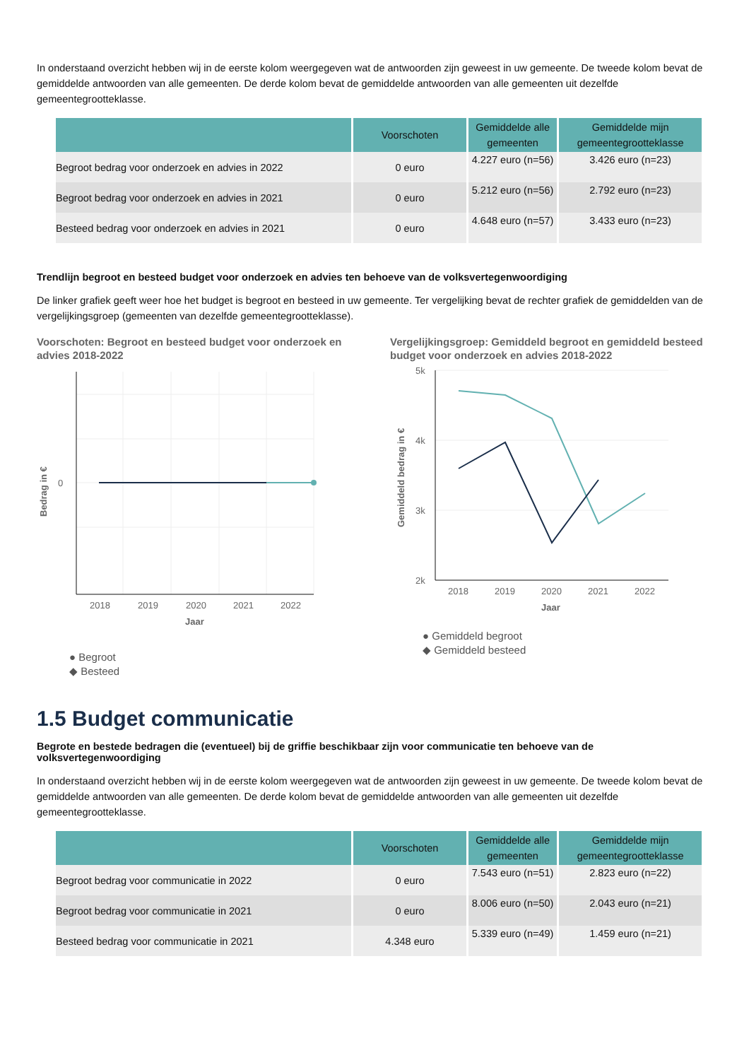In onderstaand overzicht hebben wij in de eerste kolom weergegeven wat de antwoorden zijn geweest in uw gemeente. De tweede kolom bevat de gemiddelde antwoorden van alle gemeenten. De derde kolom bevat de gemiddelde antwoorden van alle gemeenten uit dezelfde gemeentegrootteklasse.
| | Voorschoten | Gemiddelde alle gemeenten | Gemiddelde mijn gemeentegrootteklasse |
| --- | --- | --- | --- |
| Begroot bedrag voor onderzoek en advies in 2022 | 0 euro | 4.227 euro (n=56) | 3.426 euro (n=23) |
| Begroot bedrag voor onderzoek en advies in 2021 | 0 euro | 5.212 euro (n=56) | 2.792 euro (n=23) |
| Besteed bedrag voor onderzoek en advies in 2021 | 0 euro | 4.648 euro (n=57) | 3.433 euro (n=23) |
Trendlijn begroot en besteed budget voor onderzoek en advies ten behoeve van de volksvertegenwoordiging
De linker grafiek geeft weer hoe het budget is begroot en besteed in uw gemeente. Ter vergelijking bevat de rechter grafiek de gemiddelden van de vergelijkingsgroep (gemeenten van dezelfde gemeentegrootteklasse).
Voorschoten: Begroot en besteed budget voor onderzoek en advies 2018-2022
0
2018
2019
2020
2021
2022
Jaar
Bedrag in €
● Begroot
◆ Besteed
Vergelijkingsgroep: Gemiddeld begroot en gemiddeld besteed budget voor onderzoek en advies 2018-2022
5k
4k
3k
2k
2018
2019
2020
2021
2022
Jaar
Gemiddeld bedrag in €
● Gemiddeld begroot
◆ Gemiddeld besteed
1.5 Budget communicatie
Begrote en bestede bedragen die (eventueel) bij de griffie beschikbaar zijn voor communicatie ten behoeve van de volksvertegenwoordiging
In onderstaand overzicht hebben wij in de eerste kolom weergegeven wat de antwoorden zijn geweest in uw gemeente. De tweede kolom bevat de gemiddelde antwoorden van alle gemeenten. De derde kolom bevat de gemiddelde antwoorden van alle gemeenten uit dezelfde gemeentegrootteklasse.
| | Voorschoten | Gemiddelde alle gemeenten | Gemiddelde mijn gemeentegrootteklasse |
| --- | --- | --- | --- |
| Begroot bedrag voor communicatie in 2022 | 0 euro | 7.543 euro (n=51) | 2.823 euro (n=22) |
| Begroot bedrag voor communicatie in 2021 | 0 euro | 8.006 euro (n=50) | 2.043 euro (n=21) |
| Besteed bedrag voor communicatie in 2021 | 4.348 euro | 5.339 euro (n=49) | 1.459 euro (n=21) |